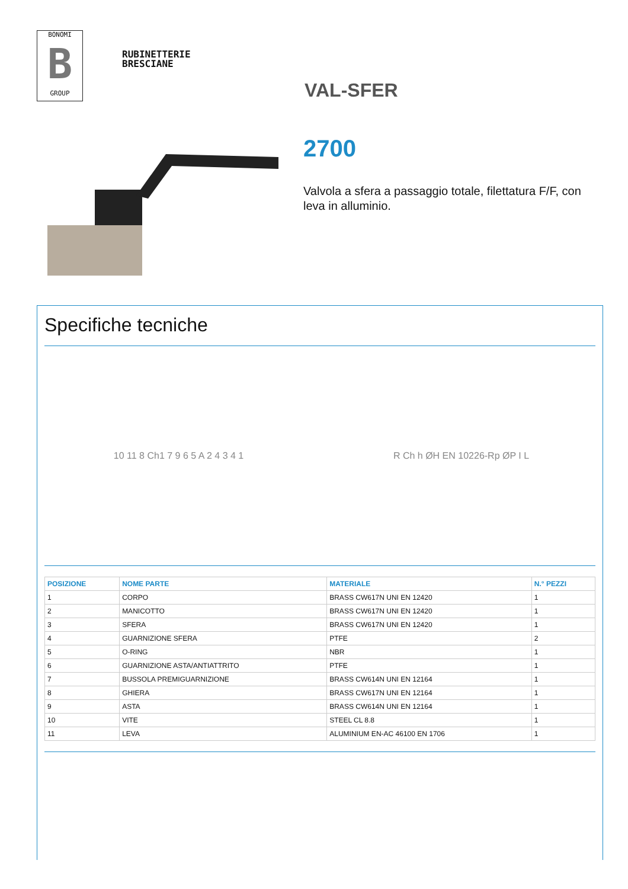BONOMI
B
GROUP
RUBINETTERIE
BRESCIANE
VAL-SFER
2700
Valvola a sfera a passaggio totale, filettatura F/F, con leva in alluminio.
Specifiche tecniche
10 11 8 Ch1 7 9 6 5 A 2 4 3 4 1
R Ch h ØH EN 10226-Rp ØP I L
| POSIZIONE | NOME PARTE | MATERIALE | N.° PEZZI |
| --- | --- | --- | --- |
| 1 | CORPO | BRASS CW617N UNI EN 12420 | 1 |
| 2 | MANICOTTO | BRASS CW617N UNI EN 12420 | 1 |
| 3 | SFERA | BRASS CW617N UNI EN 12420 | 1 |
| 4 | GUARNIZIONE SFERA | PTFE | 2 |
| 5 | O-RING | NBR | 1 |
| 6 | GUARNIZIONE ASTA/ANTIATTRITO | PTFE | 1 |
| 7 | BUSSOLA PREMIGUARNIZIONE | BRASS CW614N UNI EN 12164 | 1 |
| 8 | GHIERA | BRASS CW617N UNI EN 12164 | 1 |
| 9 | ASTA | BRASS CW614N UNI EN 12164 | 1 |
| 10 | VITE | STEEL CL 8.8 | 1 |
| 11 | LEVA | ALUMINIUM EN-AC 46100 EN 1706 | 1 |